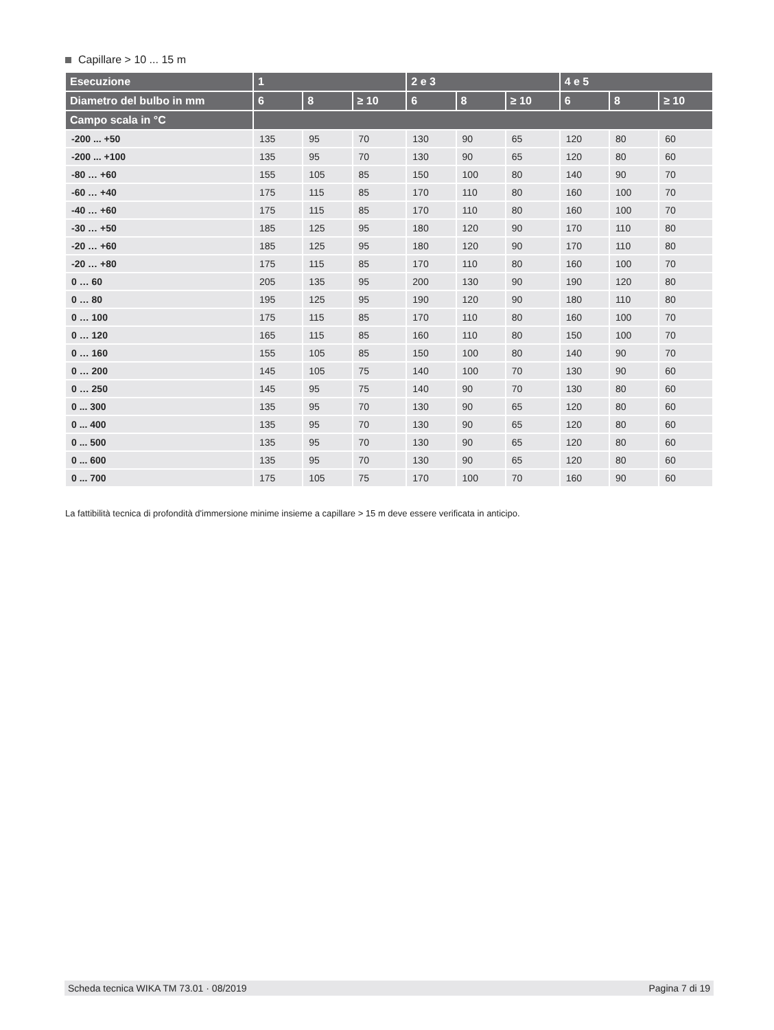Capillare > 10 ... 15 m
| Esecuzione | 1 | | | 2 e 3 | | | 4 e 5 | | |
| --- | --- | --- | --- | --- | --- | --- | --- | --- | --- |
| Diametro del bulbo in mm | 6 | 8 | ≥ 10 | 6 | 8 | ≥ 10 | 6 | 8 | ≥ 10 |
| Campo scala in °C | | | | | | | | | |
| -200 ... +50 | 135 | 95 | 70 | 130 | 90 | 65 | 120 | 80 | 60 |
| -200 ... +100 | 135 | 95 | 70 | 130 | 90 | 65 | 120 | 80 | 60 |
| -80 … +60 | 155 | 105 | 85 | 150 | 100 | 80 | 140 | 90 | 70 |
| -60 … +40 | 175 | 115 | 85 | 170 | 110 | 80 | 160 | 100 | 70 |
| -40 … +60 | 175 | 115 | 85 | 170 | 110 | 80 | 160 | 100 | 70 |
| -30 … +50 | 185 | 125 | 95 | 180 | 120 | 90 | 170 | 110 | 80 |
| -20 … +60 | 185 | 125 | 95 | 180 | 120 | 90 | 170 | 110 | 80 |
| -20 … +80 | 175 | 115 | 85 | 170 | 110 | 80 | 160 | 100 | 70 |
| 0 … 60 | 205 | 135 | 95 | 200 | 130 | 90 | 190 | 120 | 80 |
| 0 … 80 | 195 | 125 | 95 | 190 | 120 | 90 | 180 | 110 | 80 |
| 0 … 100 | 175 | 115 | 85 | 170 | 110 | 80 | 160 | 100 | 70 |
| 0 … 120 | 165 | 115 | 85 | 160 | 110 | 80 | 150 | 100 | 70 |
| 0 … 160 | 155 | 105 | 85 | 150 | 100 | 80 | 140 | 90 | 70 |
| 0 … 200 | 145 | 105 | 75 | 140 | 100 | 70 | 130 | 90 | 60 |
| 0 … 250 | 145 | 95 | 75 | 140 | 90 | 70 | 130 | 80 | 60 |
| 0 ... 300 | 135 | 95 | 70 | 130 | 90 | 65 | 120 | 80 | 60 |
| 0 ... 400 | 135 | 95 | 70 | 130 | 90 | 65 | 120 | 80 | 60 |
| 0 ... 500 | 135 | 95 | 70 | 130 | 90 | 65 | 120 | 80 | 60 |
| 0 ... 600 | 135 | 95 | 70 | 130 | 90 | 65 | 120 | 80 | 60 |
| 0 ... 700 | 175 | 105 | 75 | 170 | 100 | 70 | 160 | 90 | 60 |
La fattibilità tecnica di profondità d'immersione minime insieme a capillare > 15 m deve essere verificata in anticipo.
Scheda tecnica WIKA TM 73.01 · 08/2019 Pagina 7 di 19